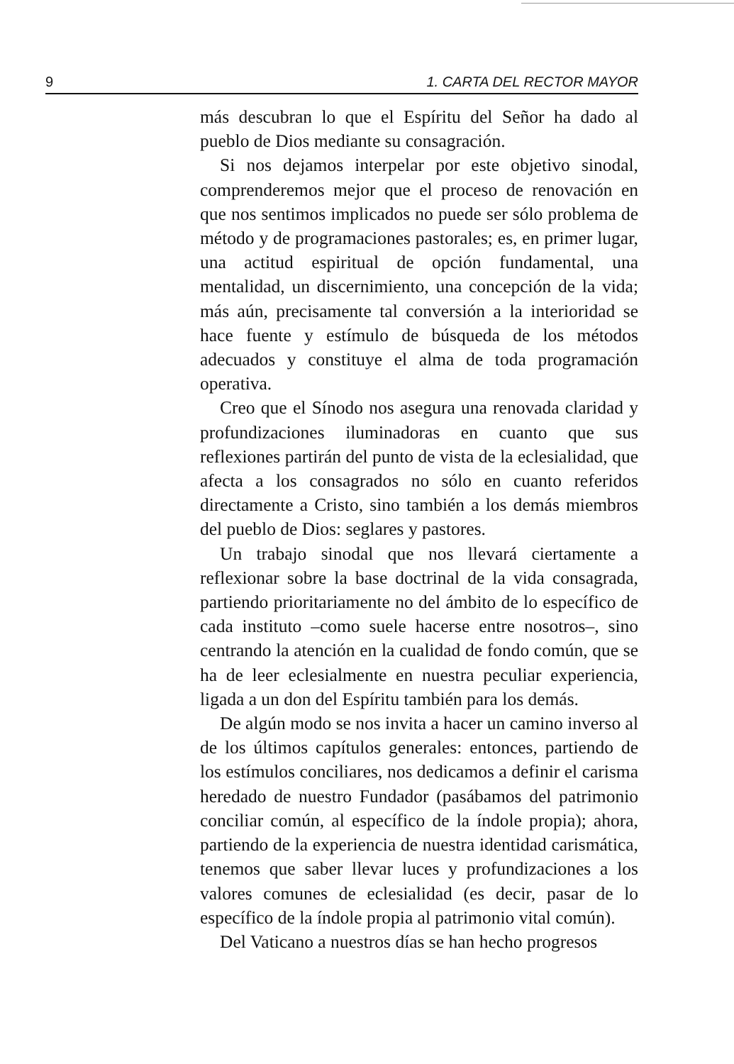9 1. CARTA DEL RECTOR MAYOR
más descubran lo que el Espíritu del Señor ha dado al pueblo de Dios mediante su consagración.
Si nos dejamos interpelar por este objetivo sinodal, comprenderemos mejor que el proceso de renovación en que nos sentimos implicados no puede ser sólo problema de método y de programaciones pastorales; es, en primer lugar, una actitud espiritual de opción fundamental, una mentalidad, un discernimiento, una concepción de la vida; más aún, precisamente tal conversión a la interioridad se hace fuente y estímulo de búsqueda de los métodos adecuados y constituye el alma de toda programación operativa.
Creo que el Sínodo nos asegura una renovada claridad y profundizaciones iluminadoras en cuanto que sus reflexiones partirán del punto de vista de la eclesialidad, que afecta a los consagrados no sólo en cuanto referidos directamente a Cristo, sino también a los demás miembros del pueblo de Dios: seglares y pastores.
Un trabajo sinodal que nos llevará ciertamente a reflexionar sobre la base doctrinal de la vida consagrada, partiendo prioritariamente no del ámbito de lo específico de cada instituto –como suele hacerse entre nosotros–, sino centrando la atención en la cualidad de fondo común, que se ha de leer eclesialmente en nuestra peculiar experiencia, ligada a un don del Espíritu también para los demás.
De algún modo se nos invita a hacer un camino inverso al de los últimos capítulos generales: entonces, partiendo de los estímulos conciliares, nos dedicamos a definir el carisma heredado de nuestro Fundador (pasábamos del patrimonio conciliar común, al específico de la índole propia); ahora, partiendo de la experiencia de nuestra identidad carismática, tenemos que saber llevar luces y profundizaciones a los valores comunes de eclesialidad (es decir, pasar de lo específico de la índole propia al patrimonio vital común).
Del Vaticano a nuestros días se han hecho progresos